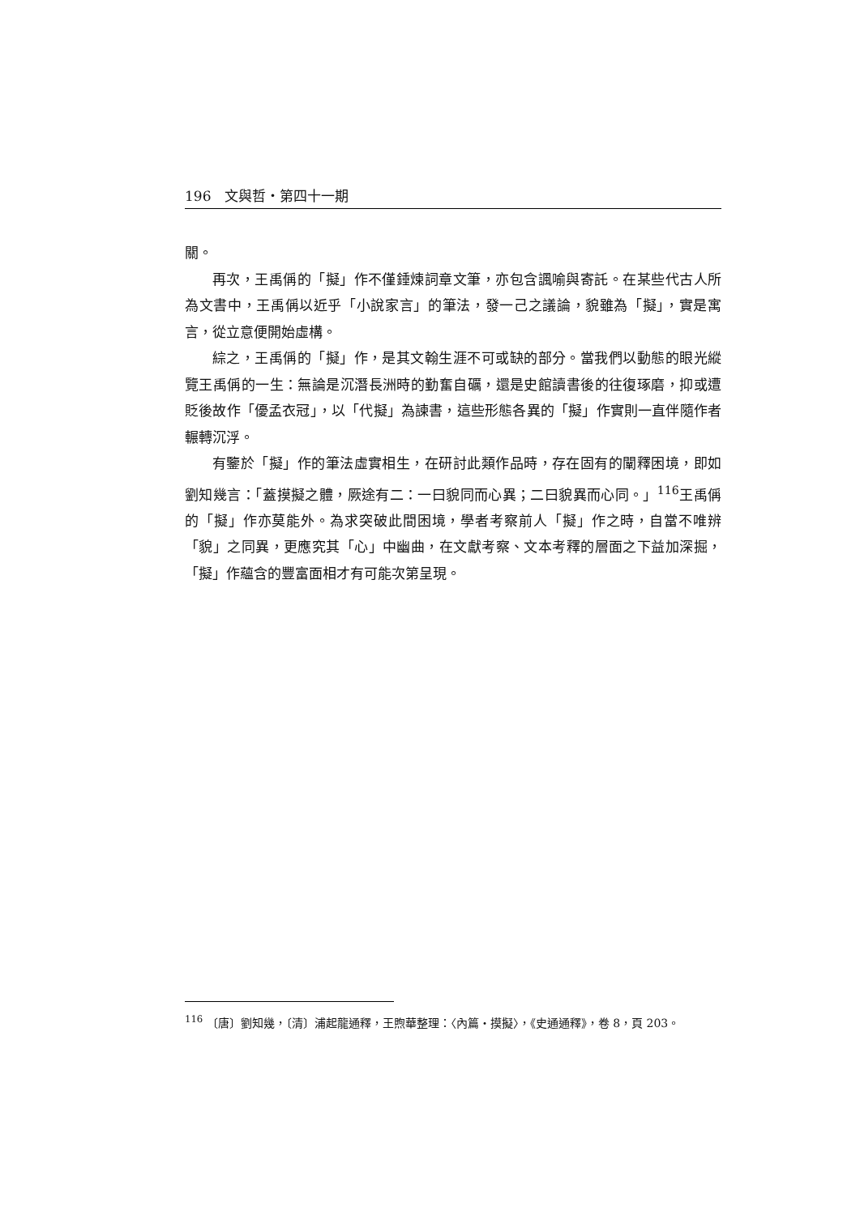196　文與哲・第四十一期
關。
再次，王禹偁的「擬」作不僅錘煉詞章文筆，亦包含諷喻與寄託。在某些代古人所為文書中，王禹偁以近乎「小說家言」的筆法，發一己之議論，貌雖為「擬」，實是寓言，從立意便開始虛構。
綜之，王禹偁的「擬」作，是其文翰生涯不可或缺的部分。當我們以動態的眼光縱覽王禹偁的一生：無論是沉潛長洲時的勤奮自礪，還是史館讀書後的往復琢磨，抑或遭貶後故作「優孟衣冠」，以「代擬」為諫書，這些形態各異的「擬」作實則一直伴隨作者輾轉沉浮。
有鑒於「擬」作的筆法虛實相生，在研討此類作品時，存在固有的闡釋困境，即如劉知幾言：「蓋摸擬之體，厥途有二：一曰貌同而心異；二曰貌異而心同。」<sup>116</sup>王禹偁的「擬」作亦莫能外。為求突破此間困境，學者考察前人「擬」作之時，自當不唯辨「貌」之同異，更應究其「心」中幽曲，在文獻考察、文本考釋的層面之下益加深掘，「擬」作蘊含的豐富面相才有可能次第呈現。
<sup>116</sup> 〔唐〕劉知幾，〔清〕浦起龍通釋，王煦華整理：〈內篇・摸擬〉，《史通通釋》，卷 8，頁 203。